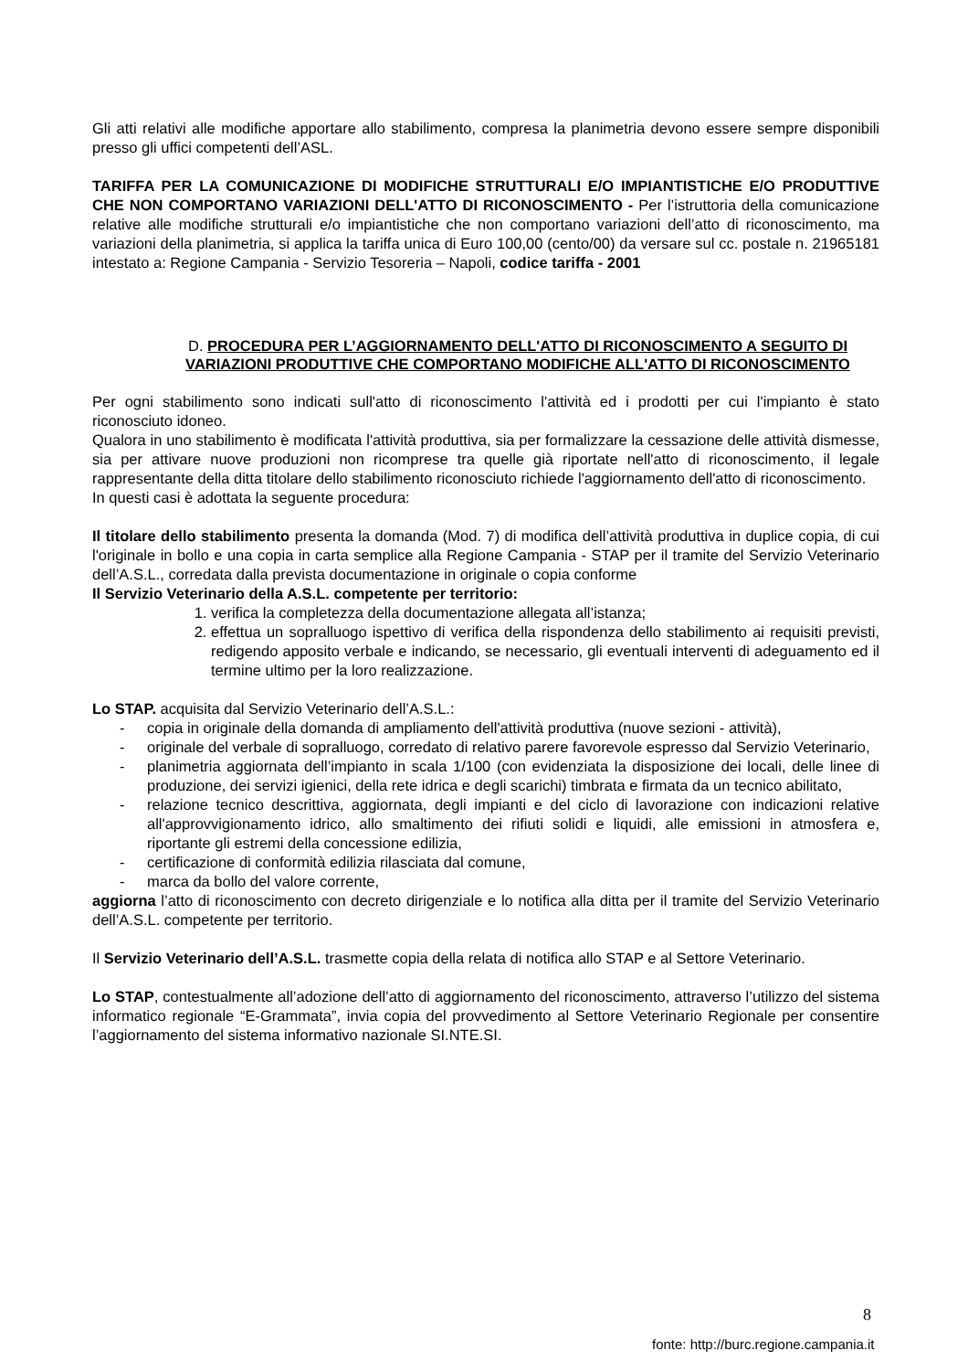Gli atti relativi alle modifiche apportare allo stabilimento, compresa la planimetria devono essere sempre disponibili presso gli uffici competenti dell’ASL.
TARIFFA PER LA COMUNICAZIONE DI MODIFICHE STRUTTURALI E/O IMPIANTISTICHE E/O PRODUTTIVE CHE NON COMPORTANO VARIAZIONI DELL'ATTO DI RICONOSCIMENTO - Per l’istruttoria della comunicazione relative alle modifiche strutturali e/o impiantistiche che non comportano variazioni dell’atto di riconoscimento, ma variazioni della planimetria, si applica la tariffa unica di Euro 100,00 (cento/00) da versare sul cc. postale n. 21965181 intestato a: Regione Campania - Servizio Tesoreria – Napoli, codice tariffa - 2001
D. PROCEDURA PER L’AGGIORNAMENTO DELL'ATTO DI RICONOSCIMENTO A SEGUITO DI VARIAZIONI PRODUTTIVE CHE COMPORTANO MODIFICHE ALL'ATTO DI RICONOSCIMENTO
Per ogni stabilimento sono indicati sull'atto di riconoscimento l'attività ed i prodotti per cui l'impianto è stato riconosciuto idoneo.
Qualora in uno stabilimento è modificata l'attività produttiva, sia per formalizzare la cessazione delle attività dismesse, sia per attivare nuove produzioni non ricomprese tra quelle già riportate nell'atto di riconoscimento, il legale rappresentante della ditta titolare dello stabilimento riconosciuto richiede l'aggiornamento dell'atto di riconoscimento.
In questi casi è adottata la seguente procedura:
Il titolare dello stabilimento presenta la domanda (Mod. 7) di modifica dell’attività produttiva in duplice copia, di cui l'originale in bollo e una copia in carta semplice alla Regione Campania - STAP per il tramite del Servizio Veterinario dell’A.S.L., corredata dalla prevista documentazione in originale o copia conforme
Il Servizio Veterinario della A.S.L. competente per territorio:
1. verifica la completezza della documentazione allegata all’istanza;
2. effettua un sopralluogo ispettivo di verifica della rispondenza dello stabilimento ai requisiti previsti, redigendo apposito verbale e indicando, se necessario, gli eventuali interventi di adeguamento ed il termine ultimo per la loro realizzazione.
Lo STAP. acquisita dal Servizio Veterinario dell’A.S.L.:
- copia in originale della domanda di ampliamento dell'attività produttiva (nuove sezioni - attività),
- originale del verbale di sopralluogo, corredato di relativo parere favorevole espresso dal Servizio Veterinario,
- planimetria aggiornata dell’impianto in scala 1/100 (con evidenziata la disposizione dei locali, delle linee di produzione, dei servizi igienici, della rete idrica e degli scarichi) timbrata e firmata da un tecnico abilitato,
- relazione tecnico descrittiva, aggiornata, degli impianti e del ciclo di lavorazione con indicazioni relative all'approvvigionamento idrico, allo smaltimento dei rifiuti solidi e liquidi, alle emissioni in atmosfera e, riportante gli estremi della concessione edilizia,
- certificazione di conformità edilizia rilasciata dal comune,
- marca da bollo del valore corrente,
aggiorna l’atto di riconoscimento con decreto dirigenziale e lo notifica alla ditta per il tramite del Servizio Veterinario dell’A.S.L. competente per territorio.
Il Servizio Veterinario dell’A.S.L. trasmette copia della relata di notifica allo STAP e al Settore Veterinario.
Lo STAP, contestualmente all’adozione dell’atto di aggiornamento del riconoscimento, attraverso l’utilizzo del sistema informatico regionale “E-Grammata”, invia copia del provvedimento al Settore Veterinario Regionale per consentire l’aggiornamento del sistema informativo nazionale SI.NTE.SI.
8
fonte: http://burc.regione.campania.it